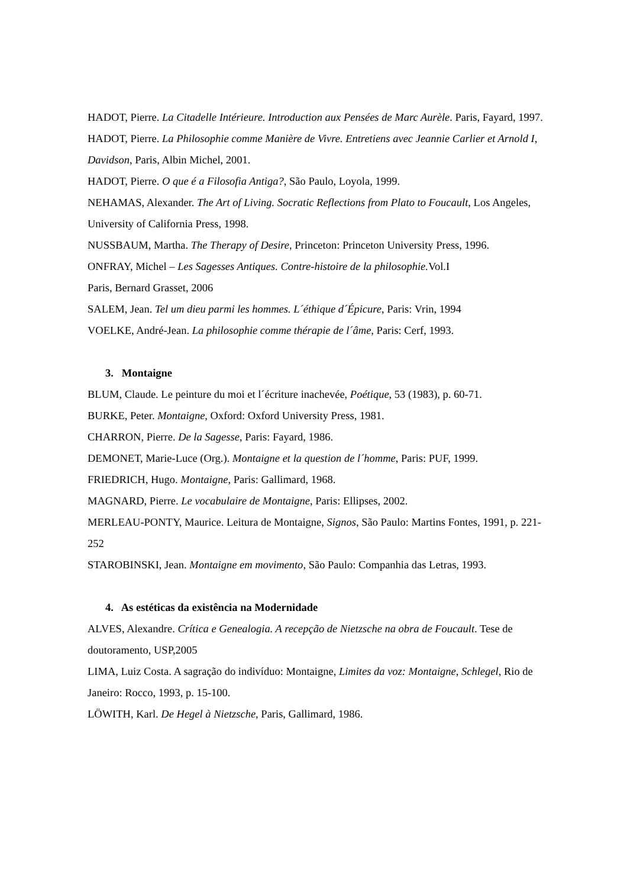HADOT, Pierre. La Citadelle Intérieure. Introduction aux Pensées de Marc Aurèle. Paris, Fayard, 1997.
HADOT, Pierre. La Philosophie comme Manière de Vivre. Entretiens avec Jeannie Carlier et Arnold I, Davidson, Paris, Albin Michel, 2001.
HADOT, Pierre. O que é a Filosofia Antiga?, São Paulo, Loyola, 1999.
NEHAMAS, Alexander. The Art of Living. Socratic Reflections from Plato to Foucault, Los Angeles, University of California Press, 1998.
NUSSBAUM, Martha. The Therapy of Desire, Princeton: Princeton University Press, 1996.
ONFRAY, Michel – Les Sagesses Antiques. Contre-histoire de la philosophie. Vol.I
Paris, Bernard Grasset, 2006
SALEM, Jean. Tel um dieu parmi les hommes. L´éthique d´Épicure, Paris: Vrin, 1994
VOELKE, André-Jean. La philosophie comme thérapie de l´âme, Paris: Cerf, 1993.
3. Montaigne
BLUM, Claude. Le peinture du moi et l´écriture inachevée, Poétique, 53 (1983), p. 60-71.
BURKE, Peter. Montaigne, Oxford: Oxford University Press, 1981.
CHARRON, Pierre. De la Sagesse, Paris: Fayard, 1986.
DEMONET, Marie-Luce (Org.). Montaigne et la question de l´homme, Paris: PUF, 1999.
FRIEDRICH, Hugo. Montaigne, Paris: Gallimard, 1968.
MAGNARD, Pierre. Le vocabulaire de Montaigne, Paris: Ellipses, 2002.
MERLEAU-PONTY, Maurice. Leitura de Montaigne, Signos, São Paulo: Martins Fontes, 1991, p. 221-252
STAROBINSKI, Jean. Montaigne em movimento, São Paulo: Companhia das Letras, 1993.
4. As estéticas da existência na Modernidade
ALVES, Alexandre. Crítica e Genealogia. A recepção de Nietzsche na obra de Foucault. Tese de doutoramento, USP,2005
LIMA, Luiz Costa. A sagração do indivíduo: Montaigne, Limites da voz: Montaigne, Schlegel, Rio de Janeiro: Rocco, 1993, p. 15-100.
LÖWITH, Karl. De Hegel à Nietzsche, Paris, Gallimard, 1986.